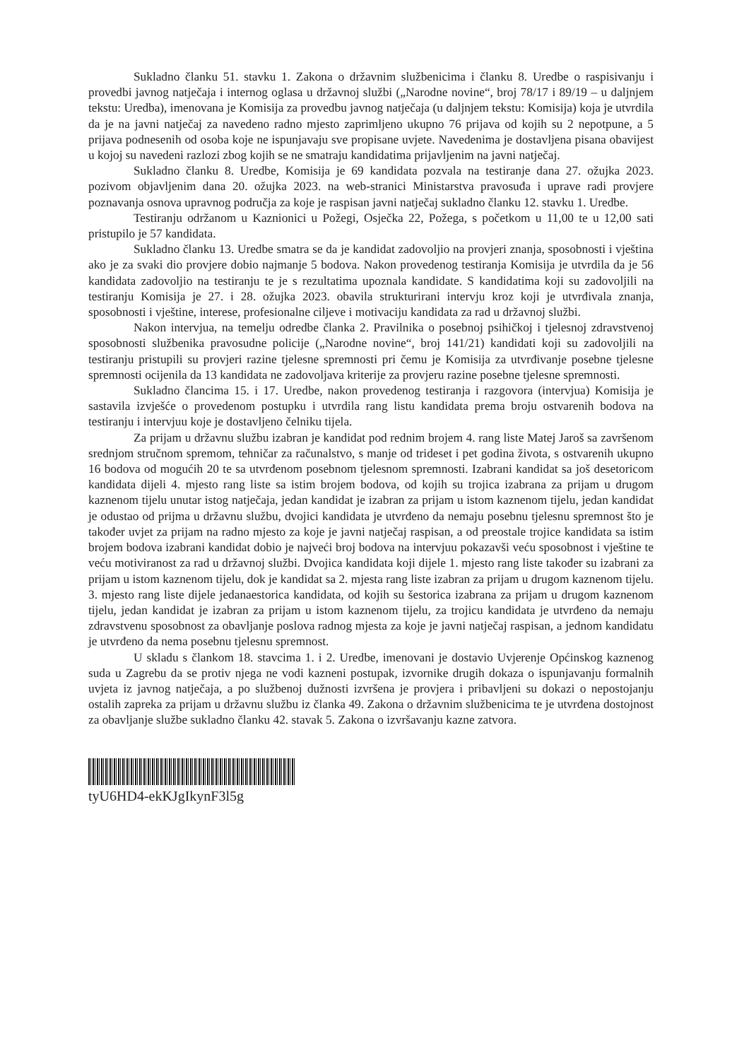Sukladno članku 51. stavku 1. Zakona o državnim službenicima i članku 8. Uredbe o raspisivanju i provedbi javnog natječaja i internog oglasa u državnoj službi („Narodne novine“, broj 78/17 i 89/19 – u daljnjem tekstu: Uredba), imenovana je Komisija za provedbu javnog natječaja (u daljnjem tekstu: Komisija) koja je utvrdila da je na javni natječaj za navedeno radno mjesto zaprimljeno ukupno 76 prijava od kojih su 2 nepotpune, a 5 prijava podnesenih od osoba koje ne ispunjavaju sve propisane uvjete. Navedenima je dostavljena pisana obavijest u kojoj su navedeni razlozi zbog kojih se ne smatraju kandidatima prijavljenim na javni natječaj.
Sukladno članku 8. Uredbe, Komisija je 69 kandidata pozvala na testiranje dana 27. ožujka 2023. pozivom objavljenim dana 20. ožujka 2023. na web-stranici Ministarstva pravosuđa i uprave radi provjere poznavanja osnova upravnog područja za koje je raspisan javni natječaj sukladno članku 12. stavku 1. Uredbe.
Testiranju održanom u Kaznionici u Požegi, Osječka 22, Požega, s početkom u 11,00 te u 12,00 sati pristupilo je 57 kandidata.
Sukladno članku 13. Uredbe smatra se da je kandidat zadovoljio na provjeri znanja, sposobnosti i vještina ako je za svaki dio provjere dobio najmanje 5 bodova. Nakon provedenog testiranja Komisija je utvrdila da je 56 kandidata zadovoljio na testiranju te je s rezultatima upoznala kandidate. S kandidatima koji su zadovoljili na testiranju Komisija je 27. i 28. ožujka 2023. obavila strukturirani intervju kroz koji je utvrđivala znanja, sposobnosti i vještine, interese, profesionalne ciljeve i motivaciju kandidata za rad u državnoj službi.
Nakon intervjua, na temelju odredbe članka 2. Pravilnika o posebnoj psihičkoj i tjelesnoj zdravstvenoj sposobnosti službenika pravosudne policije („Narodne novine“, broj 141/21) kandidati koji su zadovoljili na testiranju pristupili su provjeri razine tjelesne spremnosti pri čemu je Komisija za utvrđivanje posebne tjelesne spremnosti ocijenila da 13 kandidata ne zadovoljava kriterije za provjeru razine posebne tjelesne spremnosti.
Sukladno člancima 15. i 17. Uredbe, nakon provedenog testiranja i razgovora (intervjua) Komisija je sastavila izvješće o provedenom postupku i utvrdila rang listu kandidata prema broju ostvarenih bodova na testiranju i intervjuu koje je dostavljeno čelniku tijela.
Za prijam u državnu službu izabran je kandidat pod rednim brojem 4. rang liste Matej Jaroš sa završenom srednjom stručnom spremom, tehničar za računalstvo, s manje od trideset i pet godina života, s ostvarenih ukupno 16 bodova od mogućih 20 te sa utvrđenom posebnom tjelesnom spremnosti. Izabrani kandidat sa još desetoricom kandidata dijeli 4. mjesto rang liste sa istim brojem bodova, od kojih su trojica izabrana za prijam u drugom kaznenom tijelu unutar istog natječaja, jedan kandidat je izabran za prijam u istom kaznenom tijelu, jedan kandidat je odustao od prijma u državnu službu, dvojici kandidata je utvrđeno da nemaju posebnu tjelesnu spremnost što je također uvjet za prijam na radno mjesto za koje je javni natječaj raspisan, a od preostale trojice kandidata sa istim brojem bodova izabrani kandidat dobio je najveći broj bodova na intervjuu pokazavši veću sposobnost i vještine te veću motiviranost za rad u državnoj službi. Dvojica kandidata koji dijele 1. mjesto rang liste također su izabrani za prijam u istom kaznenom tijelu, dok je kandidat sa 2. mjesta rang liste izabran za prijam u drugom kaznenom tijelu. 3. mjesto rang liste dijele jedanaestorica kandidata, od kojih su šestorica izabrana za prijam u drugom kaznenom tijelu, jedan kandidat je izabran za prijam u istom kaznenom tijelu, za trojicu kandidata je utvrđeno da nemaju zdravstvenu sposobnost za obavljanje poslova radnog mjesta za koje je javni natječaj raspisan, a jednom kandidatu je utvrđeno da nema posebnu tjelesnu spremnost.
U skladu s člankom 18. stavcima 1. i 2. Uredbe, imenovani je dostavio Uvjerenje Općinskog kaznenog suda u Zagrebu da se protiv njega ne vodi kazneni postupak, izvornike drugih dokaza o ispunjavanju formalnih uvjeta iz javnog natječaja, a po službenoj dužnosti izvršena je provjera i pribavljeni su dokazi o nepostojanju ostalih zapreka za prijam u državnu službu iz članka 49. Zakona o državnim službenicima te je utvrđena dostojnost za obavljanje službe sukladno članku 42. stavak 5. Zakona o izvršavanju kazne zatvora.
tyU6HD4-ekKJgIkynF3l5g